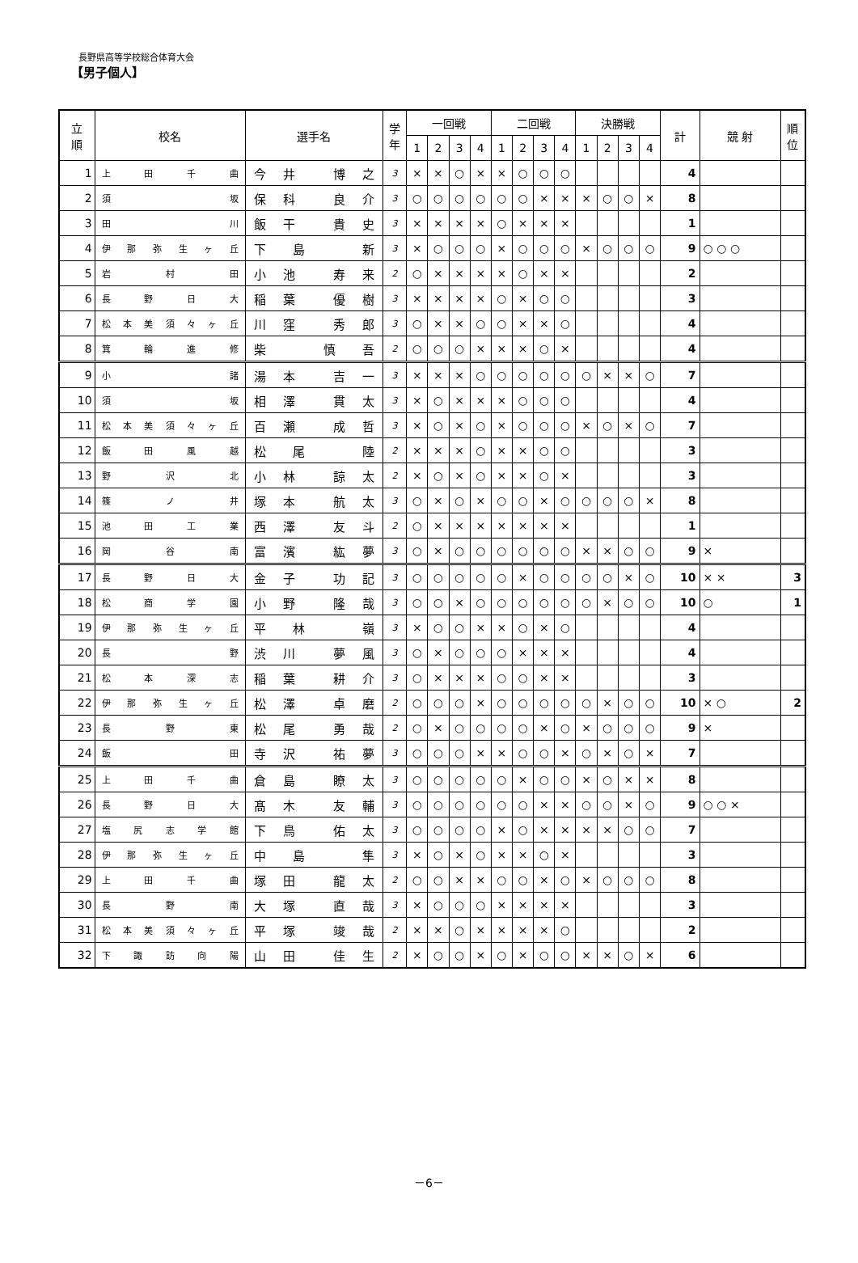長野県高等学校総合体育大会
【男子個人】
| 立 順 | 校名 | 選手名 | 学 年 | 一回戦 | | | | 二回戦 | | | | 決勝戦 | | | | 計 | 競 射 | 順 位 |
| --- | --- | --- | --- | --- | --- | --- | --- | --- | --- | --- | --- | --- | --- | --- | --- | --- | --- | --- |
| | | | | 1 | 2 | 3 | 4 | 1 | 2 | 3 | 4 | 1 | 2 | 3 | 4 | | | |
| 1 | 上田千曲 | 今井 博之 | 3 | × | × | ○ | × | × | ○ | ○ | ○ | | | | | 4 | | |
| 2 | 須坂 | 保科 良介 | 3 | ○ | ○ | ○ | ○ | ○ | ○ | × | × | × | ○ | ○ | × | 8 | | |
| 3 | 田川 | 飯干 貴史 | 3 | × | × | × | × | ○ | × | × | × | | | | | 1 | | |
| 4 | 伊那弥生ヶ丘 | 下島 新 | 3 | × | ○ | ○ | ○ | × | ○ | ○ | ○ | × | ○ | ○ | ○ | 9 | ○ ○ ○ | |
| 5 | 岩村田 | 小池 寿来 | 2 | ○ | × | × | × | × | ○ | × | × | | | | | 2 | | |
| 6 | 長野日大 | 稲葉 優樹 | 3 | × | × | × | × | ○ | × | ○ | ○ | | | | | 3 | | |
| 7 | 松本美須々ヶ丘 | 川窪 秀郎 | 3 | ○ | × | × | ○ | ○ | × | × | ○ | | | | | 4 | | |
| 8 | 箕輪進修 | 柴 慎吾 | 2 | ○ | ○ | ○ | × | × | × | ○ | × | | | | | 4 | | |
| 9 | 小諸 | 湯本 吉一 | 3 | × | × | × | ○ | ○ | ○ | ○ | ○ | ○ | × | × | ○ | 7 | | |
| 10 | 須坂 | 相澤 貫太 | 3 | × | ○ | × | × | × | ○ | ○ | ○ | | | | | 4 | | |
| 11 | 松本美須々ヶ丘 | 百瀬 成哲 | 3 | × | ○ | × | ○ | × | ○ | ○ | ○ | × | ○ | × | ○ | 7 | | |
| 12 | 飯田風越 | 松尾 陸 | 2 | × | × | × | ○ | × | × | ○ | ○ | | | | | 3 | | |
| 13 | 野沢北 | 小林 諒太 | 2 | × | ○ | × | ○ | × | × | ○ | × | | | | | 3 | | |
| 14 | 篠ノ井 | 塚本 航太 | 3 | ○ | × | ○ | × | ○ | ○ | × | ○ | ○ | ○ | ○ | × | 8 | | |
| 15 | 池田工業 | 西澤 友斗 | 2 | ○ | × | × | × | × | × | × | × | | | | | 1 | | |
| 16 | 岡谷南 | 富濱 紘夢 | 3 | ○ | × | ○ | ○ | ○ | ○ | ○ | ○ | × | × | ○ | ○ | 9 | × | |
| 17 | 長野日大 | 金子 功記 | 3 | ○ | ○ | ○ | ○ | ○ | × | ○ | ○ | ○ | ○ | × | ○ | 10 | × × | 3 |
| 18 | 松商学園 | 小野 隆哉 | 3 | ○ | ○ | × | ○ | ○ | ○ | ○ | ○ | ○ | × | ○ | ○ | 10 | ○ | 1 |
| 19 | 伊那弥生ヶ丘 | 平林 嶺 | 3 | × | ○ | ○ | × | × | ○ | × | ○ | | | | | 4 | | |
| 20 | 長野 | 渋川 夢風 | 3 | ○ | × | ○ | ○ | ○ | × | × | × | | | | | 4 | | |
| 21 | 松本深志 | 稲葉 耕介 | 3 | ○ | × | × | × | ○ | ○ | × | × | | | | | 3 | | |
| 22 | 伊那弥生ヶ丘 | 松澤 卓磨 | 2 | ○ | ○ | ○ | × | ○ | ○ | ○ | ○ | ○ | × | ○ | ○ | 10 | × ○ | 2 |
| 23 | 長野東 | 松尾 勇哉 | 2 | ○ | × | ○ | ○ | ○ | ○ | × | ○ | × | ○ | ○ | ○ | 9 | × | |
| 24 | 飯田 | 寺沢 祐夢 | 3 | ○ | ○ | ○ | × | × | ○ | ○ | × | ○ | × | ○ | × | 7 | | |
| 25 | 上田千曲 | 倉島 瞭太 | 3 | ○ | ○ | ○ | ○ | ○ | × | ○ | ○ | × | ○ | × | × | 8 | | |
| 26 | 長野日大 | 髙木 友輔 | 3 | ○ | ○ | ○ | ○ | ○ | ○ | × | × | ○ | ○ | × | ○ | 9 | ○ ○ × | |
| 27 | 塩尻志学館 | 下鳥 佑太 | 3 | ○ | ○ | ○ | ○ | × | ○ | × | × | × | × | ○ | ○ | 7 | | |
| 28 | 伊那弥生ヶ丘 | 中島 隼 | 3 | × | ○ | × | ○ | × | × | ○ | × | | | | | 3 | | |
| 29 | 上田千曲 | 塚田 龍太 | 2 | ○ | ○ | × | × | ○ | ○ | × | ○ | × | ○ | ○ | ○ | 8 | | |
| 30 | 長野南 | 大塚 直哉 | 3 | × | ○ | ○ | ○ | × | × | × | × | | | | | 3 | | |
| 31 | 松本美須々ヶ丘 | 平塚 竣哉 | 2 | × | × | ○ | × | × | × | × | ○ | | | | | 2 | | |
| 32 | 下諏訪向陽 | 山田 佳生 | 2 | × | ○ | ○ | × | ○ | × | ○ | ○ | × | × | ○ | × | 6 | | |
－6－